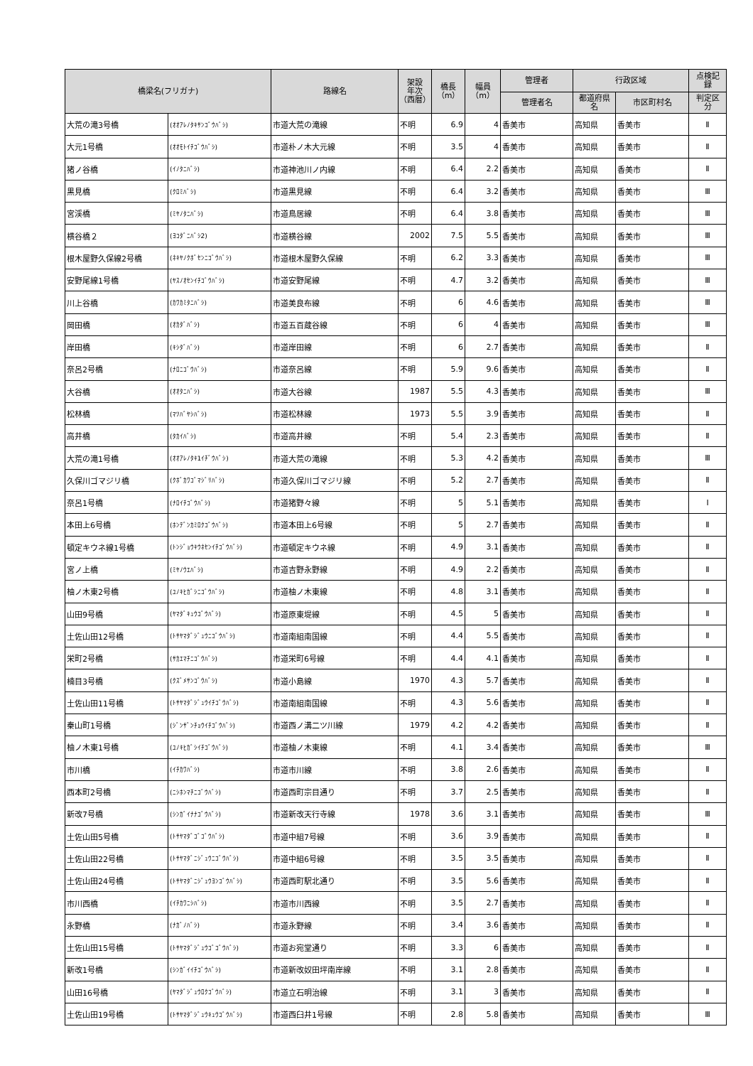| 橋梁名(フリガナ) | | 路線名 | 架設 年次 （西暦） | 橋長 （m） | 幅員 （m） | 管理者 | 行政区域 | | 点検記 録 |
| --- | --- | --- | --- | --- | --- | --- | --- | --- | --- |
| | | | | | | 管理者名 | 都道府県 名 | 市区町村名 | 判定区 分 |
| 大荒の滝3号橋 | (ｵｵｱﾚﾉﾀｷｻﾝｺﾞｳﾊﾞｼ) | 市道大荒の滝線 | 不明 | 6.9 | 4 | 香美市 | 高知県 | 香美市 | Ⅱ |
| 大元1号橋 | (ｵｵﾓﾄｲﾁｺﾞｳﾊﾞｼ) | 市道朴ノ木大元線 | 不明 | 3.5 | 4 | 香美市 | 高知県 | 香美市 | Ⅱ |
| 猪ノ谷橋 | (ｲﾉﾀﾆﾊﾞｼ) | 市道神池川ノ内線 | 不明 | 6.4 | 2.2 | 香美市 | 高知県 | 香美市 | Ⅱ |
| 黒見橋 | (ｸﾛﾐﾊﾞｼ) | 市道黒見線 | 不明 | 6.4 | 3.2 | 香美市 | 高知県 | 香美市 | Ⅲ |
| 宮渓橋 | (ﾐﾔﾉﾀﾆﾊﾞｼ) | 市道鳥居線 | 不明 | 6.4 | 3.8 | 香美市 | 高知県 | 香美市 | Ⅲ |
| 横谷橋２ | (ﾖｺﾀﾞﾆﾊﾞｼ2) | 市道横谷線 | 2002 | 7.5 | 5.5 | 香美市 | 高知県 | 香美市 | Ⅲ |
| 根木屋野久保線2号橋 | (ﾈｷﾔﾉｸﾎﾞｾﾝﾆｺﾞｳﾊﾞｼ) | 市道根木屋野久保線 | 不明 | 6.2 | 3.3 | 香美市 | 高知県 | 香美市 | Ⅲ |
| 安野尾線1号橋 | (ﾔｽﾉｵｾﾝｲﾁｺﾞｳﾊﾞｼ) | 市道安野尾線 | 不明 | 4.7 | 3.2 | 香美市 | 高知県 | 香美市 | Ⅲ |
| 川上谷橋 | (ｶﾜｶﾐﾀﾆﾊﾞｼ) | 市道美良布線 | 不明 | 6 | 4.6 | 香美市 | 高知県 | 香美市 | Ⅲ |
| 岡田橋 | (ｵｶﾀﾞﾊﾞｼ) | 市道五百蔵谷線 | 不明 | 6 | 4 | 香美市 | 高知県 | 香美市 | Ⅲ |
| 岸田橋 | (ｷｼﾀﾞﾊﾞｼ) | 市道岸田線 | 不明 | 6 | 2.7 | 香美市 | 高知県 | 香美市 | Ⅱ |
| 奈呂2号橋 | (ﾅﾛﾆｺﾞｳﾊﾞｼ) | 市道奈呂線 | 不明 | 5.9 | 9.6 | 香美市 | 高知県 | 香美市 | Ⅱ |
| 大谷橋 | (ｵｵﾀﾆﾊﾞｼ) | 市道大谷線 | 1987 | 5.5 | 4.3 | 香美市 | 高知県 | 香美市 | Ⅲ |
| 松林橋 | (ﾏﾂﾊﾞﾔｼﾊﾞｼ) | 市道松林線 | 1973 | 5.5 | 3.9 | 香美市 | 高知県 | 香美市 | Ⅱ |
| 高井橋 | (ﾀｶｲﾊﾞｼ) | 市道高井線 | 不明 | 5.4 | 2.3 | 香美市 | 高知県 | 香美市 | Ⅱ |
| 大荒の滝1号橋 | (ｵｵｱﾚﾉﾀｷ1ｲﾁﾞｳﾊﾞｼ) | 市道大荒の滝線 | 不明 | 5.3 | 4.2 | 香美市 | 高知県 | 香美市 | Ⅲ |
| 久保川ゴマジリ橋 | (ｸﾎﾞｶﾜｺﾞﾏｼﾞﾘﾊﾞｼ) | 市道久保川ゴマジリ線 | 不明 | 5.2 | 2.7 | 香美市 | 高知県 | 香美市 | Ⅱ |
| 奈呂1号橋 | (ﾅﾛｲﾁｺﾞｳﾊﾞｼ) | 市道猪野々線 | 不明 | 5 | 5.1 | 香美市 | 高知県 | 香美市 | Ⅰ |
| 本田上6号橋 | (ﾎﾝﾃﾞﾝｶﾐﾛｸｺﾞｳﾊﾞｼ) | 市道本田上6号線 | 不明 | 5 | 2.7 | 香美市 | 高知県 | 香美市 | Ⅱ |
| 頓定キウネ線1号橋 | (ﾄﾝｼﾞｮｳｷｳﾈｾﾝｲﾁｺﾞｳﾊﾞｼ) | 市道頓定キウネ線 | 不明 | 4.9 | 3.1 | 香美市 | 高知県 | 香美市 | Ⅱ |
| 宮ノ上橋 | (ﾐﾔﾉｳｴﾊﾞｼ) | 市道吉野永野線 | 不明 | 4.9 | 2.2 | 香美市 | 高知県 | 香美市 | Ⅱ |
| 柚ノ木東2号橋 | (ﾕﾉｷﾋｶﾞｼﾆｺﾞｳﾊﾞｼ) | 市道柚ノ木東線 | 不明 | 4.8 | 3.1 | 香美市 | 高知県 | 香美市 | Ⅱ |
| 山田9号橋 | (ﾔﾏﾀﾞｷｭｳｺﾞｳﾊﾞｼ) | 市道原東堤線 | 不明 | 4.5 | 5 | 香美市 | 高知県 | 香美市 | Ⅱ |
| 土佐山田12号橋 | (ﾄｻﾔﾏﾀﾞｼﾞｭｳﾆｺﾞｳﾊﾞｼ) | 市道南組南国線 | 不明 | 4.4 | 5.5 | 香美市 | 高知県 | 香美市 | Ⅱ |
| 栄町2号橋 | (ｻｶｴﾏﾁﾆｺﾞｳﾊﾞｼ) | 市道栄町6号線 | 不明 | 4.4 | 4.1 | 香美市 | 高知県 | 香美市 | Ⅱ |
| 楠目3号橋 | (ｸｽﾞﾒｻﾝｺﾞｳﾊﾞｼ) | 市道小島線 | 1970 | 4.3 | 5.7 | 香美市 | 高知県 | 香美市 | Ⅱ |
| 土佐山田11号橋 | (ﾄｻﾔﾏﾀﾞｼﾞｭｳｲﾁｺﾞｳﾊﾞｼ) | 市道南組南国線 | 不明 | 4.3 | 5.6 | 香美市 | 高知県 | 香美市 | Ⅱ |
| 秦山町1号橋 | (ｼﾞﾝｻﾞﾝﾁｮｳｲﾁｺﾞｳﾊﾞｼ) | 市道西ノ溝二ツ川線 | 1979 | 4.2 | 4.2 | 香美市 | 高知県 | 香美市 | Ⅱ |
| 柚ノ木東1号橋 | (ﾕﾉｷﾋｶﾞｼｲﾁｺﾞｳﾊﾞｼ) | 市道柚ノ木東線 | 不明 | 4.1 | 3.4 | 香美市 | 高知県 | 香美市 | Ⅲ |
| 市川橋 | (ｲﾁｶﾜﾊﾞｼ) | 市道市川線 | 不明 | 3.8 | 2.6 | 香美市 | 高知県 | 香美市 | Ⅱ |
| 西本町2号橋 | (ﾆｼﾎﾝﾏﾁﾆｺﾞｳﾊﾞｼ) | 市道西町宗目通り | 不明 | 3.7 | 2.5 | 香美市 | 高知県 | 香美市 | Ⅱ |
| 新改7号橋 | (ｼﾝｶﾞｲﾅﾅｺﾞｳﾊﾞｼ) | 市道新改天行寺線 | 1978 | 3.6 | 3.1 | 香美市 | 高知県 | 香美市 | Ⅲ |
| 土佐山田5号橋 | (ﾄｻﾔﾏﾀﾞｺﾞｺﾞｳﾊﾞｼ) | 市道中組7号線 | 不明 | 3.6 | 3.9 | 香美市 | 高知県 | 香美市 | Ⅱ |
| 土佐山田22号橋 | (ﾄｻﾔﾏﾀﾞﾆｼﾞｭｳﾆｺﾞｳﾊﾞｼ) | 市道中組6号線 | 不明 | 3.5 | 3.5 | 香美市 | 高知県 | 香美市 | Ⅱ |
| 土佐山田24号橋 | (ﾄｻﾔﾏﾀﾞﾆｼﾞｭｳﾖﾝｺﾞｳﾊﾞｼ) | 市道西町駅北通り | 不明 | 3.5 | 5.6 | 香美市 | 高知県 | 香美市 | Ⅱ |
| 市川西橋 | (ｲﾁｶﾜﾆｼﾊﾞｼ) | 市道市川西線 | 不明 | 3.5 | 2.7 | 香美市 | 高知県 | 香美市 | Ⅱ |
| 永野橋 | (ﾅｶﾞﾉﾊﾞｼ) | 市道永野線 | 不明 | 3.4 | 3.6 | 香美市 | 高知県 | 香美市 | Ⅱ |
| 土佐山田15号橋 | (ﾄｻﾔﾏﾀﾞｼﾞｭｳｺﾞｺﾞｳﾊﾞｼ) | 市道お宛堂通り | 不明 | 3.3 | 6 | 香美市 | 高知県 | 香美市 | Ⅱ |
| 新改1号橋 | (ｼﾝｶﾞｲｲﾁｺﾞｳﾊﾞｼ) | 市道新改奴田坪南岸線 | 不明 | 3.1 | 2.8 | 香美市 | 高知県 | 香美市 | Ⅱ |
| 山田16号橋 | (ﾔﾏﾀﾞｼﾞｭｳﾛｸｺﾞｳﾊﾞｼ) | 市道立石明治線 | 不明 | 3.1 | 3 | 香美市 | 高知県 | 香美市 | Ⅱ |
| 土佐山田19号橋 | (ﾄｻﾔﾏﾀﾞｼﾞｭｳｷｭｳｺﾞｳﾊﾞｼ) | 市道西臼井1号線 | 不明 | 2.8 | 5.8 | 香美市 | 高知県 | 香美市 | Ⅲ |